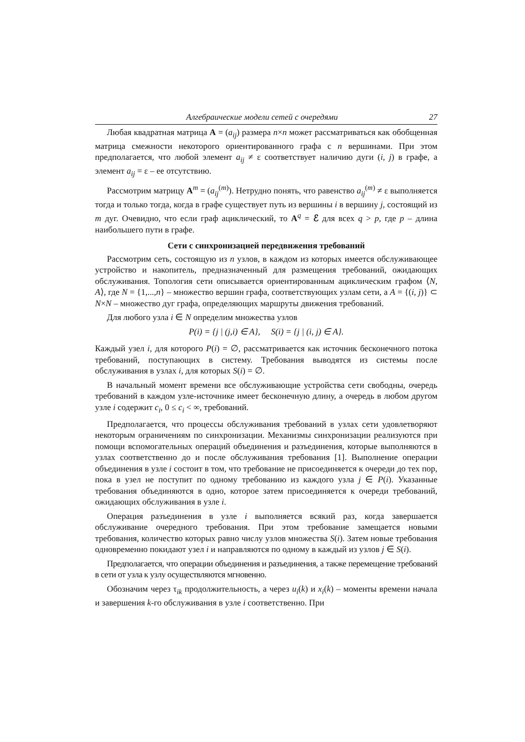Алгебраические модели сетей с очередями 27
Любая квадратная матрица A = (a<sub>ij</sub>) размера n×n может рассматриваться как обобщенная матрица смежности некоторого ориентированного графа с n вершинами. При этом предполагается, что любой элемент a<sub>ij</sub> ≠ ε соответствует наличию дуги (i, j) в графе, а элемент a<sub>ij</sub> = ε – ее отсутствию.
Рассмотрим матрицу A<sup>m</sup> = (a<sub>ij</sub><sup>(m)</sup>). Нетрудно понять, что равенство a<sub>ij</sub><sup>(m)</sup> ≠ ε выполняется тогда и только тогда, когда в графе существует путь из вершины i в вершину j, состоящий из m дуг. Очевидно, что если граф ациклический, то A<sup>q</sup> = ℰ для всех q > p, где p – длина наибольшего пути в графе.
Сети с синхронизацией передвижения требований
Рассмотрим сеть, состоящую из n узлов, в каждом из которых имеется обслуживающее устройство и накопитель, предназначенный для размещения требований, ожидающих обслуживания. Топология сети описывается ориентированным ациклическим графом ⟨N, A⟩, где N = {1,...,n} – множество вершин графа, соответствующих узлам сети, а A = {(i, j)} ⊂ N×N – множество дуг графа, определяющих маршруты движения требований.
Для любого узла i ∈ N определим множества узлов
P(i) = {j | (j,i) ∈ A}, S(i) = {j | (i, j) ∈ A}.
Каждый узел i, для которого P(i) = ∅, рассматривается как источник бесконечного потока требований, поступающих в систему. Требования выводятся из системы после обслуживания в узлах i, для которых S(i) = ∅.
В начальный момент времени все обслуживающие устройства сети свободны, очередь требований в каждом узле-источнике имеет бесконечную длину, а очередь в любом другом узле i содержит c<sub>i</sub>, 0 ≤ c<sub>i</sub> < ∞, требований.
Предполагается, что процессы обслуживания требований в узлах сети удовлетворяют некоторым ограничениям по синхронизации. Механизмы синхронизации реализуются при помощи вспомогательных операций объединения и разъединения, которые выполняются в узлах соответственно до и после обслуживания требования [1]. Выполнение операции объединения в узле i состоит в том, что требование не присоединяется к очереди до тех пор, пока в узел не поступит по одному требованию из каждого узла j ∈ P(i). Указанные требования объединяются в одно, которое затем присоединяется к очереди требований, ожидающих обслуживания в узле i.
Операция разъединения в узле i выполняется всякий раз, когда завершается обслуживание очередного требования. При этом требование замещается новыми требования, количество которых равно числу узлов множества S(i). Затем новые требования одновременно покидают узел i и направляются по одному в каждый из узлов j ∈ S(i).
Предполагается, что операции объединения и разъединения, а также перемещение требований в сети от узла к узлу осуществляются мгновенно.
Обозначим через τ<sub>ik</sub> продолжительность, а через u<sub>i</sub>(k) и x<sub>i</sub>(k) – моменты времени начала и завершения k-го обслуживания в узле i соответственно. При